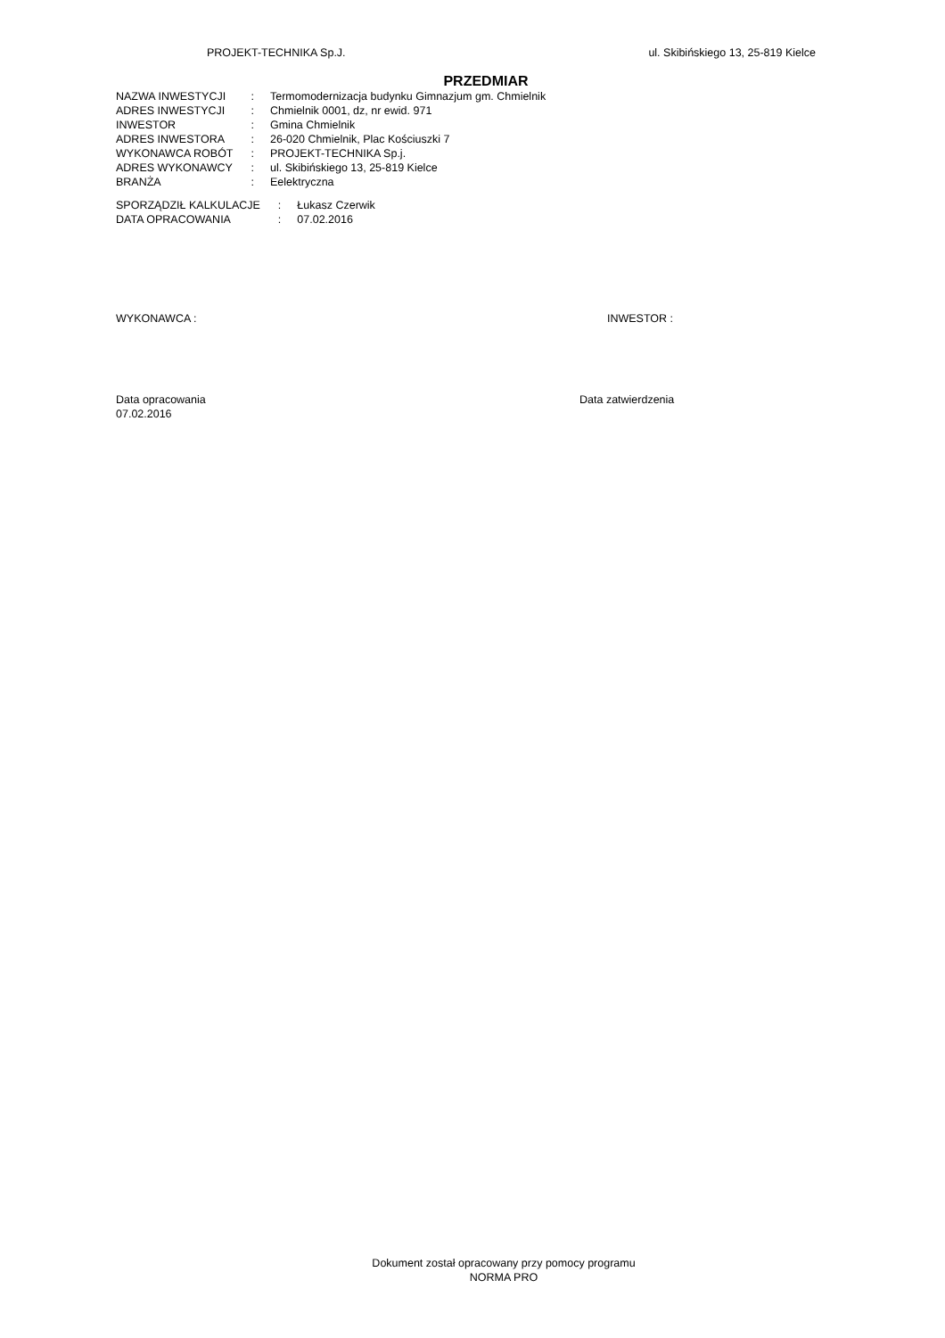PROJEKT-TECHNIKA Sp.J. ul. Skibińskiego 13, 25-819 Kielce
PRZEDMIAR
| NAZWA INWESTYCJI | : | Termomodernizacja budynku Gimnazjum gm. Chmielnik |
| ADRES INWESTYCJI | : | Chmielnik 0001, dz, nr ewid. 971 |
| INWESTOR | : | Gmina Chmielnik |
| ADRES INWESTORA | : | 26-020 Chmielnik, Plac Kościuszki 7 |
| WYKONAWCA ROBÓT | : | PROJEKT-TECHNIKA Sp.j. |
| ADRES WYKONAWCY | : | ul. Skibińskiego 13, 25-819 Kielce |
| BRANŻA | : | Eelektryczna |
| SPORZĄDZIŁ KALKULACJE | : | Łukasz Czerwik |
| DATA OPRACOWANIA | : | 07.02.2016 |
WYKONAWCA : INWESTOR :
Data opracowania
07.02.2016 Data zatwierdzenia
Dokument został opracowany przy pomocy programu
NORMA PRO